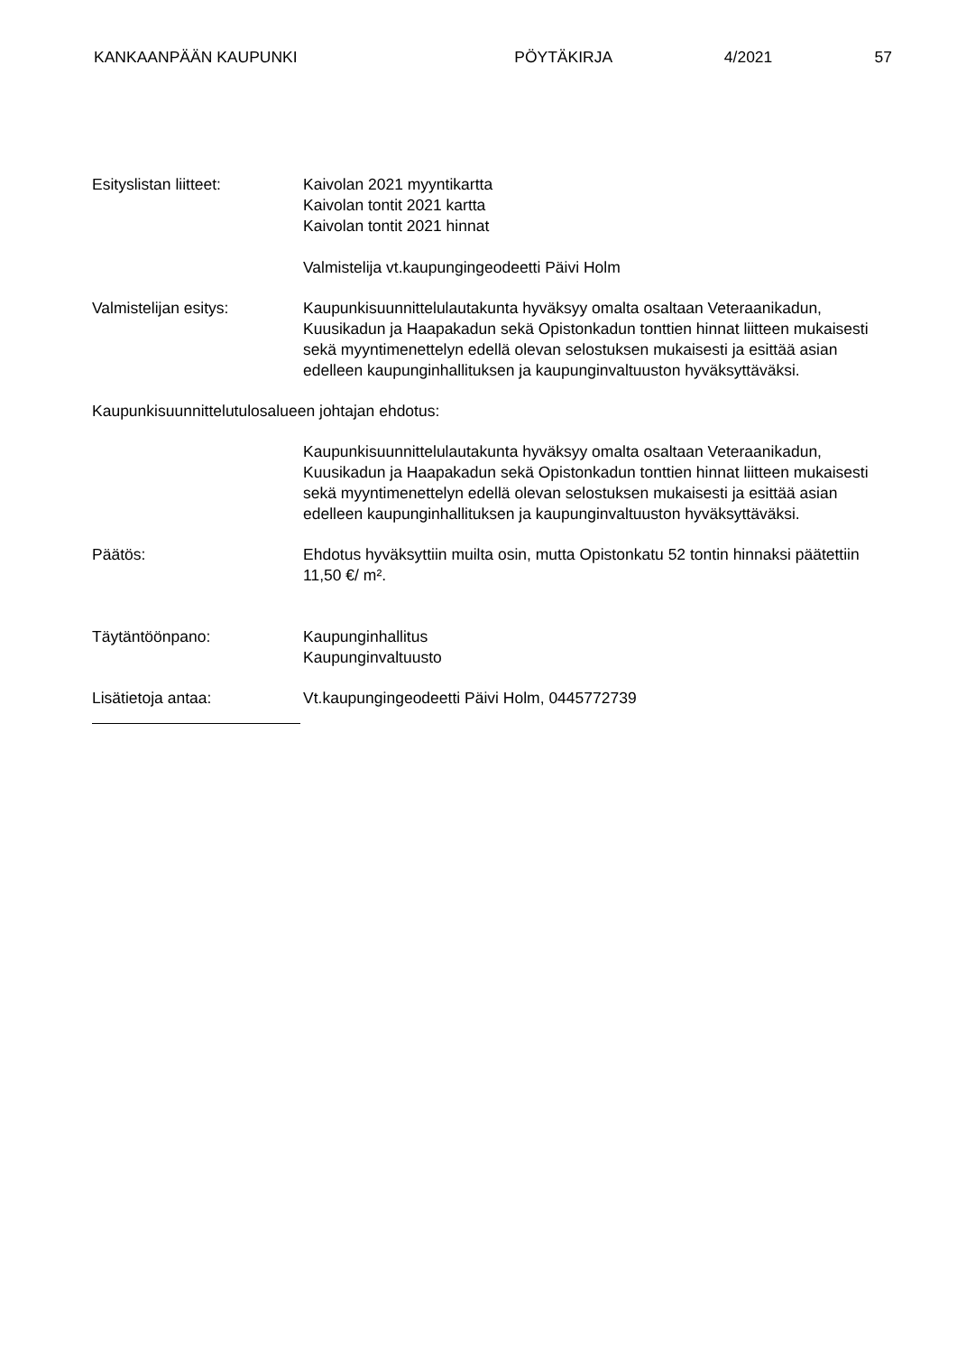KANKAANPÄÄN KAUPUNKI PÖYTÄKIRJA 4/2021 57
Esityslistan liitteet: Kaivolan 2021 myyntikartta
Kaivolan tontit 2021 kartta
Kaivolan tontit 2021 hinnat
Valmistelija vt.kaupungingeodeetti Päivi Holm
Valmistelijan esitys: Kaupunkisuunnittelulautakunta hyväksyy omalta osaltaan Veteraanikadun, Kuusikadun ja Haapakadun sekä Opistonkadun tonttien hinnat liitteen mukaisesti sekä myyntimenettelyn edellä olevan selostuksen mukaisesti ja esittää asian edelleen kaupunginhallituksen ja kaupunginvaltuuston hyväksyttäväksi.
Kaupunkisuunnittelutulosalueen johtajan ehdotus:
Kaupunkisuunnittelulautakunta hyväksyy omalta osaltaan Veteraanikadun, Kuusikadun ja Haapakadun sekä Opistonkadun tonttien hinnat liitteen mukaisesti sekä myyntimenettelyn edellä olevan selostuksen mukaisesti ja esittää asian edelleen kaupunginhallituksen ja kaupunginvaltuuston hyväksyttäväksi.
Päätös: Ehdotus hyväksyttiin muilta osin, mutta Opistonkatu 52 tontin hinnaksi päätettiin 11,50 €/ m².
Täytäntöönpano: Kaupunginhallitus
Kaupunginvaltuusto
Lisätietoja antaa: Vt.kaupungingeodeetti Päivi Holm, 0445772739